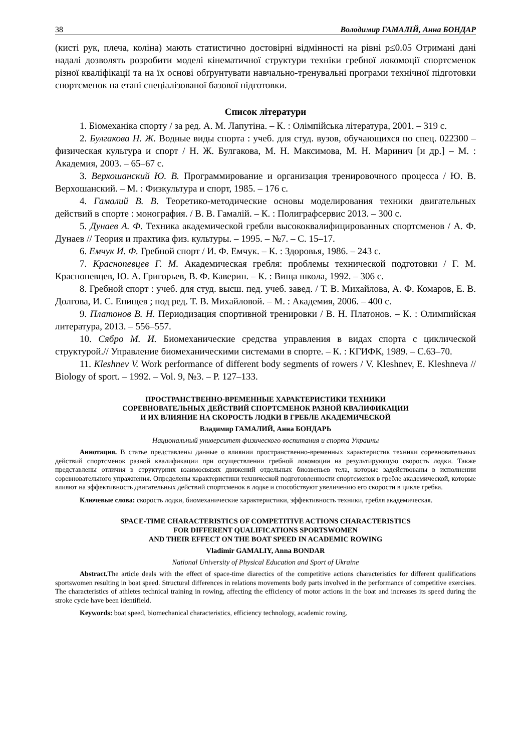38 Володимир ГАМАЛІЙ, Анна БОНДАР
(кисті рук, плеча, коліна) мають статистично достовірні відмінності на рівні p≤0.05 Отримані дані надалі дозволять розробити моделі кінематичної структури техніки гребної локомоції спортсменок різної кваліфікації та на їх основі обґрунтувати навчально-тренувальні програми технічної підготовки спортсменок на етапі спеціалізованої базової підготовки.
Список літератури
1. Біомеханіка спорту / за ред. А. М. Лапутіна. – К. : Олімпійська література, 2001. – 319 с.
2. Булгакова Н. Ж. Водные виды спорта : учеб. для студ. вузов, обучающихся по спец. 022300 – физическая культура и спорт / Н. Ж. Булгакова, М. Н. Максимова, М. Н. Маринич [и др.] – М. : Академия, 2003. – 65–67 с.
3. Верхошанский Ю. В. Программирование и организация тренировочного процесса / Ю. В. Верхошанский. – М. : Физкультура и спорт, 1985. – 176 с.
4. Гамалий В. В. Теоретико-методические основы моделирования техники двигательных действий в спорте : монография. / В. В. Гамалій. – К. : Полиграфсервис 2013. – 300 с.
5. Дунаев А. Ф. Техника академической гребли высококвалифицированных спортсменов / А. Ф. Дунаев // Теория и практика физ. культуры. – 1995. – №7. – С. 15–17.
6. Емчук И. Ф. Гребной спорт / И. Ф. Емчук. – К. : Здоровья, 1986. – 243 с.
7. Краснопевцев Г. М. Академическая гребля: проблемы технической подготовки / Г. М. Краснопевцев, Ю. А. Григорьев, В. Ф. Каверин. – К. : Вища школа, 1992. – 306 с.
8. Гребной спорт : учеб. для студ. высш. пед. учеб. завед. / Т. В. Михайлова, А. Ф. Комаров, Е. В. Долгова, И. С. Епищев ; под ред. Т. В. Михайловой. – М. : Академия, 2006. – 400 с.
9. Платонов В. Н. Периодизация спортивной тренировки / В. Н. Платонов. – К. : Олимпийская литература, 2013. – 556–557.
10. Сябро М. И. Биомеханические средства управления в видах спорта с циклической структурой.// Управление биомеханическими системами в спорте. – К. : КГИФК, 1989. – С.63–70.
11. Kleshnev V. Work performance of different body segments of rowers / V. Kleshnev, E. Kleshneva // Biology of sport. – 1992. – Vol. 9, №3. – P. 127–133.
ПРОСТРАНСТВЕННО-ВРЕМЕННЫЕ ХАРАКТЕРИСТИКИ ТЕХНИКИ
СОРЕВНОВАТЕЛЬНЫХ ДЕЙСТВИЙ СПОРТСМЕНОК РАЗНОЙ КВАЛИФИКАЦИИ
И ИХ ВЛИЯНИЕ НА СКОРОСТЬ ЛОДКИ В ГРЕБЛЕ АКАДЕМИЧЕСКОЙ
Владимир ГАМАЛИЙ, Анна БОНДАРЬ
Национальный университет физического воспитания и спорта Украины
Аннотация. В статье представлены данные о влиянии пространственно-временных характеристик техники соревновательных действий спортсменок разной квалификации при осуществлении гребной локомоции на результирующую скорость лодки. Также представлены отличия в структурних взаимосвязях движений отдельных биозвеньев тела, которые задействованы в исполнении соревновательного упражнения. Определены характеристики технической подготовленности спортсменок в гребле академической, которые влияют на эффективность двигательных действий спортсменок в лодке и способствуют увеличению его скорости в цикле гребка.
Ключевые слова: скорость лодки, биомеханические характеристики, эффективность техники, гребля академическая.
SPACE-TIME CHARACTERISTICS OF COMPETITIVE ACTIONS CHARACTERISTICS
FOR DIFFERENT QUALIFICATIONS SPORTSWOMEN
AND THEIR EFFECT ON THE BOAT SPEED IN ACADEMIC ROWING
Vladimir GAMALIY, Anna BONDAR
National University of Physical Education and Sport of Ukraine
Abstract. The article deals with the effect of space-time diarectics of the competitive actions characteristics for different qualifications sportswomen resulting in boat speed. Structural differences in relations movements body parts involved in the performance of competitive exercises. The characteristics of athletes technical training in rowing, affecting the efficiency of motor actions in the boat and increases its speed during the stroke cycle have been identifield.
Keywords: boat speed, biomechanical characteristics, efficiency technology, academic rowing.